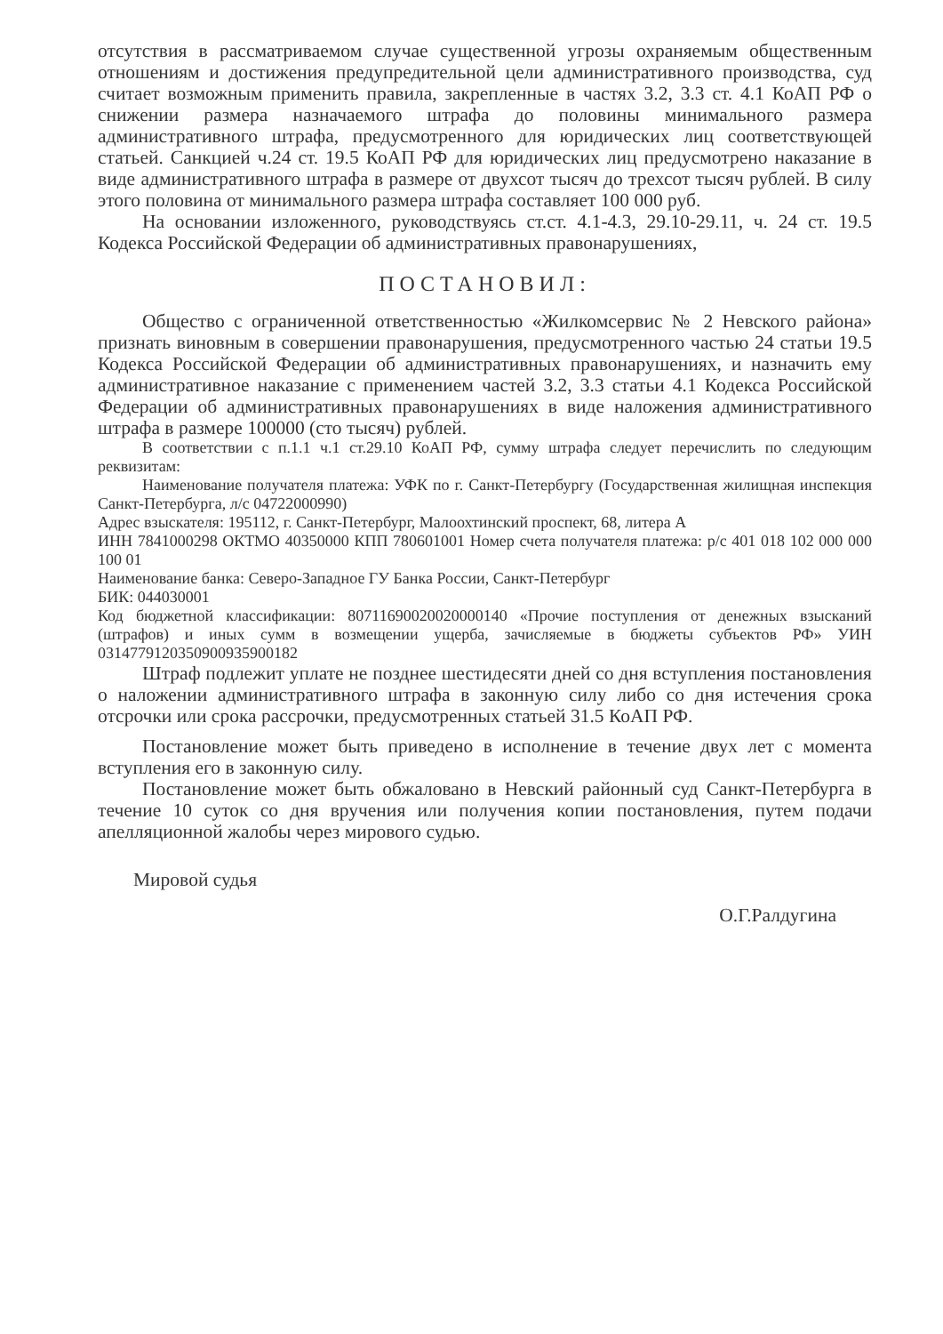отсутствия в рассматриваемом случае существенной угрозы охраняемым общественным отношениям и достижения предупредительной цели административного производства, суд считает возможным применить правила, закрепленные в частях 3.2, 3.3 ст. 4.1 КоАП РФ о снижении размера назначаемого штрафа до половины минимального размера административного штрафа, предусмотренного для юридических лиц соответствующей статьей. Санкцией ч.24 ст. 19.5 КоАП РФ для юридических лиц предусмотрено наказание в виде административного штрафа в размере от двухсот тысяч до трехсот тысяч рублей. В силу этого половина от минимального размера штрафа составляет 100 000 руб.
На основании изложенного, руководствуясь ст.ст. 4.1-4.3, 29.10-29.11, ч. 24 ст. 19.5 Кодекса Российской Федерации об административных правонарушениях,
ПОСТАНОВИЛ:
Общество с ограниченной ответственностью «Жилкомсервис № 2 Невского района» признать виновным в совершении правонарушения, предусмотренного частью 24 статьи 19.5 Кодекса Российской Федерации об административных правонарушениях, и назначить ему административное наказание с применением частей 3.2, 3.3 статьи 4.1 Кодекса Российской Федерации об административных правонарушениях в виде наложения административного штрафа в размере 100000 (сто тысяч) рублей.
В соответствии с п.1.1 ч.1 ст.29.10 КоАП РФ, сумму штрафа следует перечислить по следующим реквизитам:
Наименование получателя платежа: УФК по г. Санкт-Петербургу (Государственная жилищная инспекция Санкт-Петербурга, л/с 04722000990)
Адрес взыскателя: 195112, г. Санкт-Петербург, Малоохтинский проспект, 68, литера А
ИНН 7841000298 ОКТМО 40350000 КПП 780601001 Номер счета получателя платежа: р/с 401 018 102 000 000 100 01
Наименование банка: Северо-Западное ГУ Банка России, Санкт-Петербург
БИК: 044030001
Код бюджетной классификации: 80711690020020000140 «Прочие поступления от денежных взысканий (штрафов) и иных сумм в возмещении ущерба, зачисляемые в бюджеты субъектов РФ» УИН 0314779120350900935900182
Штраф подлежит уплате не позднее шестидесяти дней со дня вступления постановления о наложении административного штрафа в законную силу либо со дня истечения срока отсрочки или срока рассрочки, предусмотренных статьей 31.5 КоАП РФ.
Постановление может быть приведено в исполнение в течение двух лет с момента вступления его в законную силу.
Постановление может быть обжаловано в Невский районный суд Санкт-Петербурга в течение 10 суток со дня вручения или получения копии постановления, путем подачи апелляционной жалобы через мирового судью.
Мировой судья О.Г.Ралдугина